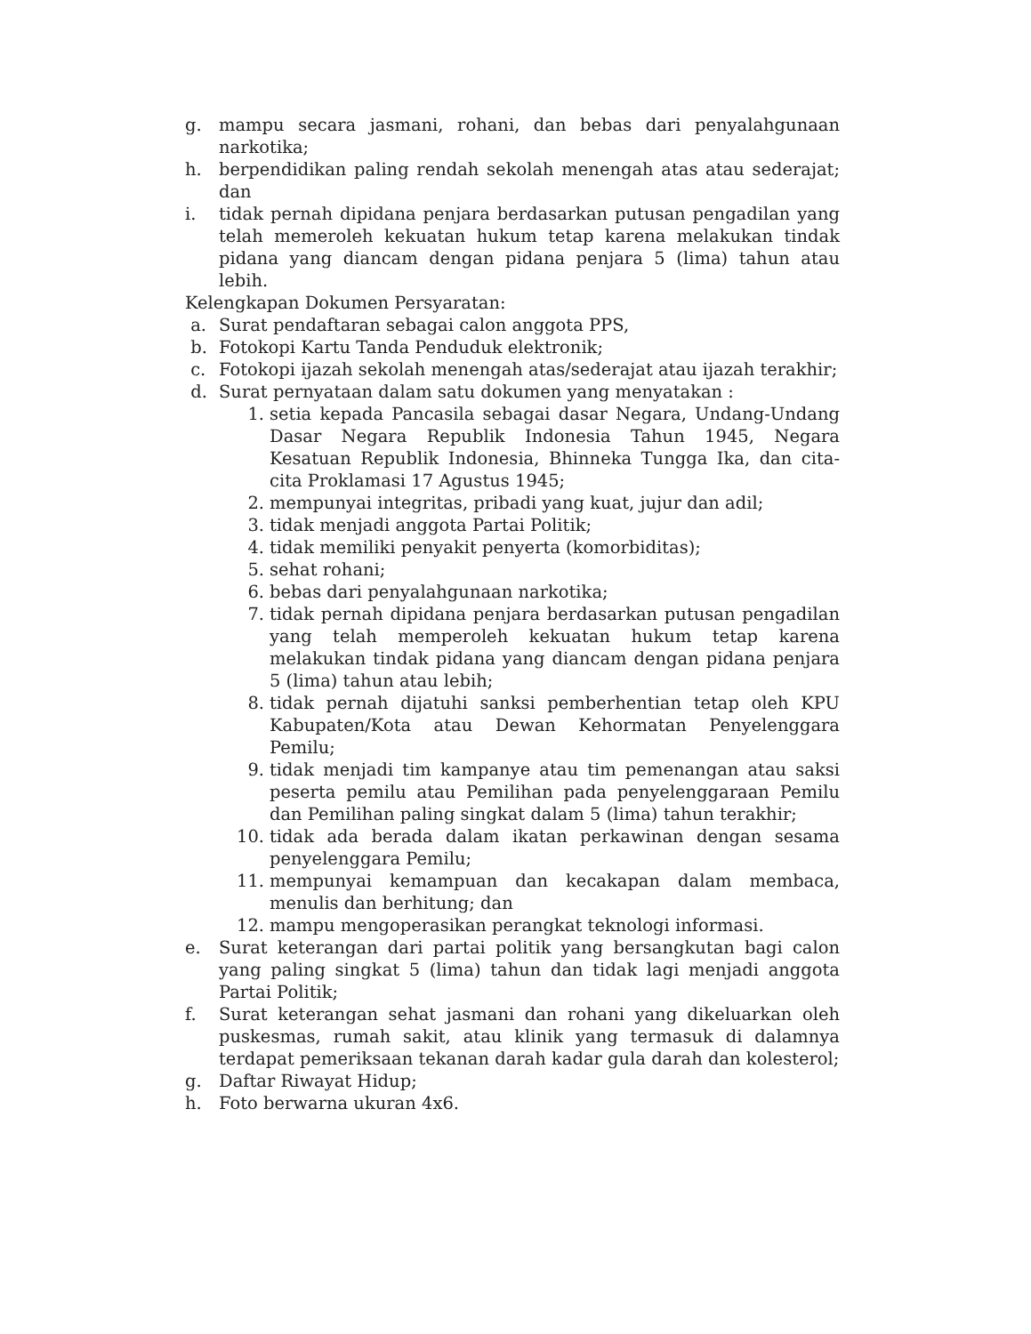g. mampu secara jasmani, rohani, dan bebas dari penyalahgunaan narkotika;
h. berpendidikan paling rendah sekolah menengah atas atau sederajat; dan
i. tidak pernah dipidana penjara berdasarkan putusan pengadilan yang telah memeroleh kekuatan hukum tetap karena melakukan tindak pidana yang diancam dengan pidana penjara 5 (lima) tahun atau lebih.
Kelengkapan Dokumen Persyaratan:
a. Surat pendaftaran sebagai calon anggota PPS,
b. Fotokopi Kartu Tanda Penduduk elektronik;
c. Fotokopi ijazah sekolah menengah atas/sederajat atau ijazah terakhir;
d. Surat pernyataan dalam satu dokumen yang menyatakan :
1. setia kepada Pancasila sebagai dasar Negara, Undang-Undang Dasar Negara Republik Indonesia Tahun 1945, Negara Kesatuan Republik Indonesia, Bhinneka Tungga Ika, dan cita-cita Proklamasi 17 Agustus 1945;
2. mempunyai integritas, pribadi yang kuat, jujur dan adil;
3. tidak menjadi anggota Partai Politik;
4. tidak memiliki penyakit penyerta (komorbiditas);
5. sehat rohani;
6. bebas dari penyalahgunaan narkotika;
7. tidak pernah dipidana penjara berdasarkan putusan pengadilan yang telah memperoleh kekuatan hukum tetap karena melakukan tindak pidana yang diancam dengan pidana penjara 5 (lima) tahun atau lebih;
8. tidak pernah dijatuhi sanksi pemberhentian tetap oleh KPU Kabupaten/Kota atau Dewan Kehormatan Penyelenggara Pemilu;
9. tidak menjadi tim kampanye atau tim pemenangan atau saksi peserta pemilu atau Pemilihan pada penyelenggaraan Pemilu dan Pemilihan paling singkat dalam 5 (lima) tahun terakhir;
10. tidak ada berada dalam ikatan perkawinan dengan sesama penyelenggara Pemilu;
11. mempunyai kemampuan dan kecakapan dalam membaca, menulis dan berhitung; dan
12. mampu mengoperasikan perangkat teknologi informasi.
e. Surat keterangan dari partai politik yang bersangkutan bagi calon yang paling singkat 5 (lima) tahun dan tidak lagi menjadi anggota Partai Politik;
f. Surat keterangan sehat jasmani dan rohani yang dikeluarkan oleh puskesmas, rumah sakit, atau klinik yang termasuk di dalamnya terdapat pemeriksaan tekanan darah kadar gula darah dan kolesterol;
g. Daftar Riwayat Hidup;
h. Foto berwarna ukuran 4x6.